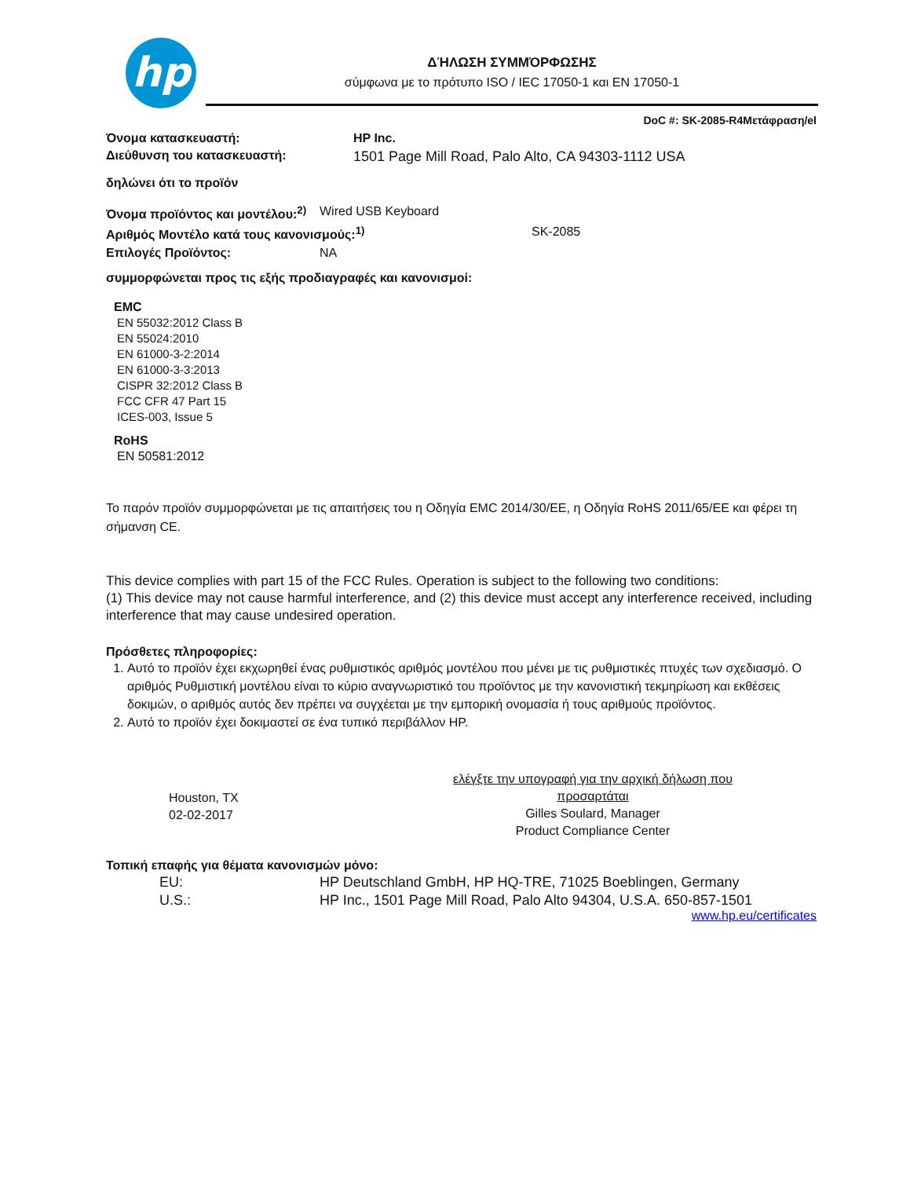hp
ΔΉΛΩΣΗ ΣΥΜΜΌΡΦΩΣΗΣ
σύμφωνα με το πρότυπο ISO / IEC 17050-1 και EN 17050-1
DoC #: SK-2085-R4Μετάφραση/el
Όνομα κατασκευαστή: HP Inc.
Διεύθυνση του κατασκευαστή: 1501 Page Mill Road, Palo Alto, CA 94303-1112 USA
δηλώνει ότι το προϊόν
Όνομα προϊόντος και μοντέλου:<sup>2)</sup> Wired USB Keyboard
Αριθμός Μοντέλο κατά τους κανονισμούς:<sup>1)</sup> SK-2085
Επιλογές Προϊόντος: NA
συμμορφώνεται προς τις εξής προδιαγραφές και κανονισμοί:
EMC
EN 55032:2012 Class B
EN 55024:2010
EN 61000-3-2:2014
EN 61000-3-3:2013
CISPR 32:2012 Class B
FCC CFR 47 Part 15
ICES-003, Issue 5
RoHS
EN 50581:2012
Το παρόν προϊόν συμμορφώνεται με τις απαιτήσεις του η Οδηγία EMC 2014/30/EE, η Οδηγία RoHS 2011/65/EE και φέρει τη σήμανση CE.
This device complies with part 15 of the FCC Rules. Operation is subject to the following two conditions:
(1) This device may not cause harmful interference, and (2) this device must accept any interference received, including interference that may cause undesired operation.
Πρόσθετες πληροφορίες:
1. Αυτό το προϊόν έχει εκχωρηθεί ένας ρυθμιστικός αριθμός μοντέλου που μένει με τις ρυθμιστικές πτυχές των σχεδιασμό. Ο αριθμός Ρυθμιστική μοντέλου είναι το κύριο αναγνωριστικό του προϊόντος με την κανονιστική τεκμηρίωση και εκθέσεις δοκιμών, ο αριθμός αυτός δεν πρέπει να συγχέεται με την εμπορική ονομασία ή τους αριθμούς προϊόντος.
2. Αυτό το προϊόν έχει δοκιμαστεί σε ένα τυπικό περιβάλλον HP.
Houston, TX
02-02-2017
ελέγξτε την υπογραφή για την αρχική δήλωση που προσαρτάται
Gilles Soulard, Manager
Product Compliance Center
Τοπική επαφής για θέματα κανονισμών μόνο:
EU: HP Deutschland GmbH, HP HQ-TRE, 71025 Boeblingen, Germany
U.S.: HP Inc., 1501 Page Mill Road, Palo Alto 94304, U.S.A. 650-857-1501
www.hp.eu/certificates